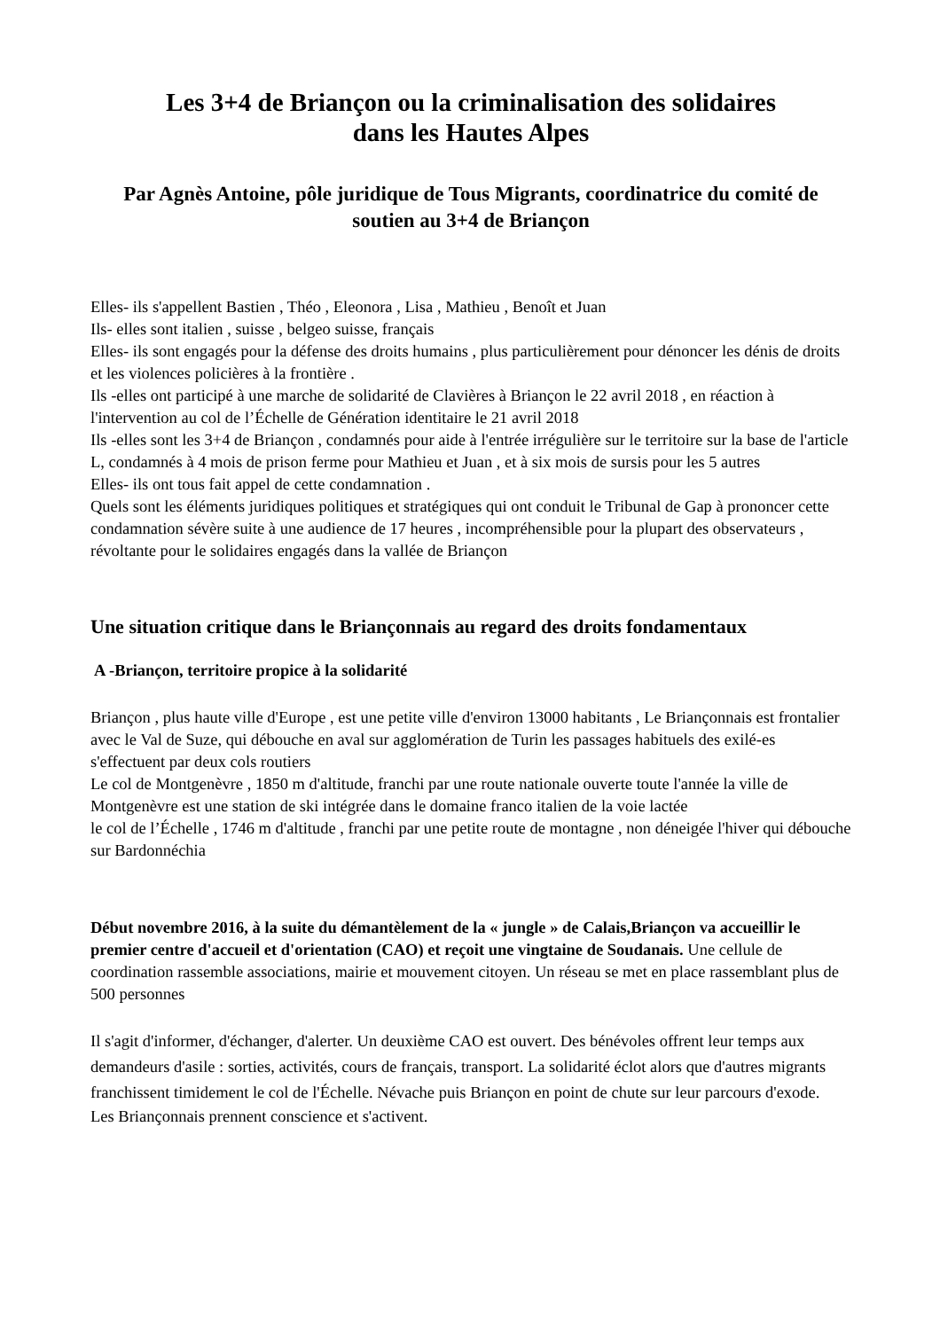Les 3+4 de Briançon ou la criminalisation des solidaires
dans les Hautes Alpes
Par Agnès Antoine, pôle juridique de Tous Migrants, coordinatrice du comité de soutien au 3+4 de Briançon
Elles- ils s'appellent Bastien , Théo , Eleonora , Lisa , Mathieu , Benoît et Juan
Ils- elles sont italien , suisse , belgeo suisse, français
Elles- ils sont engagés pour la défense des droits humains , plus particulièrement pour dénoncer les dénis de droits et les violences policières à la frontière .
Ils -elles ont participé à une marche de solidarité de Clavières à Briançon le 22 avril 2018 , en réaction à l'intervention au col de l’Échelle de Génération identitaire le 21 avril 2018
Ils -elles sont les 3+4 de Briançon , condamnés pour aide à l'entrée irrégulière sur le territoire sur la base de l'article L, condamnés à 4 mois de prison ferme pour Mathieu et Juan , et à six mois de sursis pour les 5 autres
Elles- ils ont tous fait appel de cette condamnation .
Quels sont les éléments juridiques politiques et stratégiques qui ont conduit le Tribunal de Gap à prononcer cette condamnation sévère suite à une audience de 17 heures , incompréhensible pour la plupart des observateurs , révoltante pour le solidaires engagés dans la vallée de Briançon
Une situation critique dans le Briançonnais au regard des droits fondamentaux
A -Briançon, territoire propice à la solidarité
Briançon , plus haute ville d'Europe , est une petite ville d'environ 13000 habitants , Le Briançonnais est frontalier avec le Val de Suze, qui débouche en aval sur agglomération de Turin les passages habituels des exilé-es s'effectuent par deux cols routiers
Le col de Montgenèvre , 1850 m d'altitude, franchi par une route nationale ouverte toute l'année la ville de Montgenèvre est une station de ski intégrée dans le domaine franco italien de la voie lactée
le col de l’Échelle , 1746 m d'altitude , franchi par une petite route de montagne , non déneigée l'hiver qui débouche sur Bardonnéchia
Début novembre 2016, à la suite du démantèlement de la « jungle » de Calais,Briançon va accueillir le premier centre d'accueil et d'orientation (CAO) et reçoit une vingtaine de Soudanais. Une cellule de coordination rassemble associations, mairie et mouvement citoyen. Un réseau se met en place rassemblant plus de 500 personnes
Il s'agit d'informer, d'échanger, d'alerter. Un deuxième CAO est ouvert. Des bénévoles offrent leur temps aux demandeurs d'asile : sorties, activités, cours de français, transport. La solidarité éclot alors que d'autres migrants franchissent timidement le col de l'Échelle. Névache puis Briançon en point de chute sur leur parcours d'exode.
Les Briançonnais prennent conscience et s'activent.